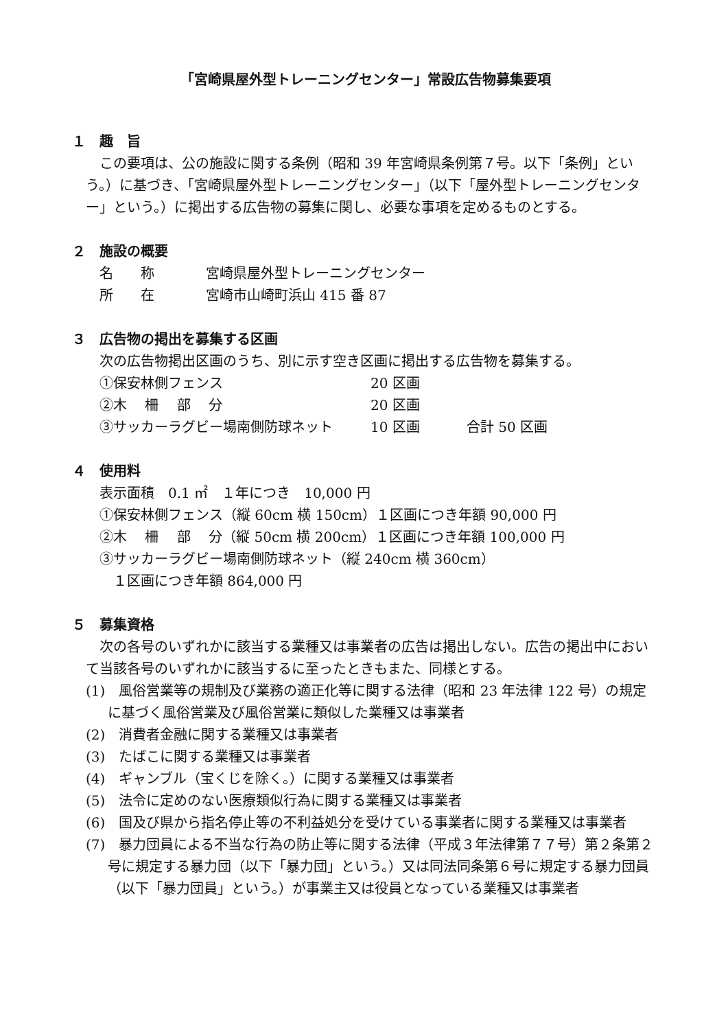「宮崎県屋外型トレーニングセンター」常設広告物募集要項
１　趣　旨
この要項は、公の施設に関する条例（昭和 39 年宮崎県条例第７号。以下「条例」という。）に基づき、「宮崎県屋外型トレーニングセンター」（以下「屋外型トレーニングセンター」という。）に掲出する広告物の募集に関し、必要な事項を定めるものとする。
２　施設の概要
名　　称 宮崎県屋外型トレーニングセンター
所　　在 宮崎市山崎町浜山 415 番 87
３　広告物の掲出を募集する区画
次の広告物掲出区画のうち、別に示す空き区画に掲出する広告物を募集する。
①保安林側フェンス 20 区画
②木　 柵　 部　 分 20 区画
③サッカーラグビー場南側防球ネット 10 区画 合計 50 区画
４　使用料
表示面積　0.1 ㎡　１年につき　10,000 円
①保安林側フェンス（縦 60cm 横 150cm）１区画につき年額 90,000 円
②木　 柵　 部　 分（縦 50cm 横 200cm）１区画につき年額 100,000 円
③サッカーラグビー場南側防球ネット（縦 240cm 横 360cm）
　１区画につき年額 864,000 円
５　募集資格
次の各号のいずれかに該当する業種又は事業者の広告は掲出しない。広告の掲出中において当該各号のいずれかに該当するに至ったときもまた、同様とする。
(1)　風俗営業等の規制及び業務の適正化等に関する法律（昭和 23 年法律 122 号）の規定に基づく風俗営業及び風俗営業に類似した業種又は事業者
(2)　消費者金融に関する業種又は事業者
(3)　たばこに関する業種又は事業者
(4)　ギャンブル（宝くじを除く。）に関する業種又は事業者
(5)　法令に定めのない医療類似行為に関する業種又は事業者
(6)　国及び県から指名停止等の不利益処分を受けている事業者に関する業種又は事業者
(7)　暴力団員による不当な行為の防止等に関する法律（平成３年法律第７７号）第２条第２号に規定する暴力団（以下「暴力団」という。）又は同法同条第６号に規定する暴力団員（以下「暴力団員」という。）が事業主又は役員となっている業種又は事業者